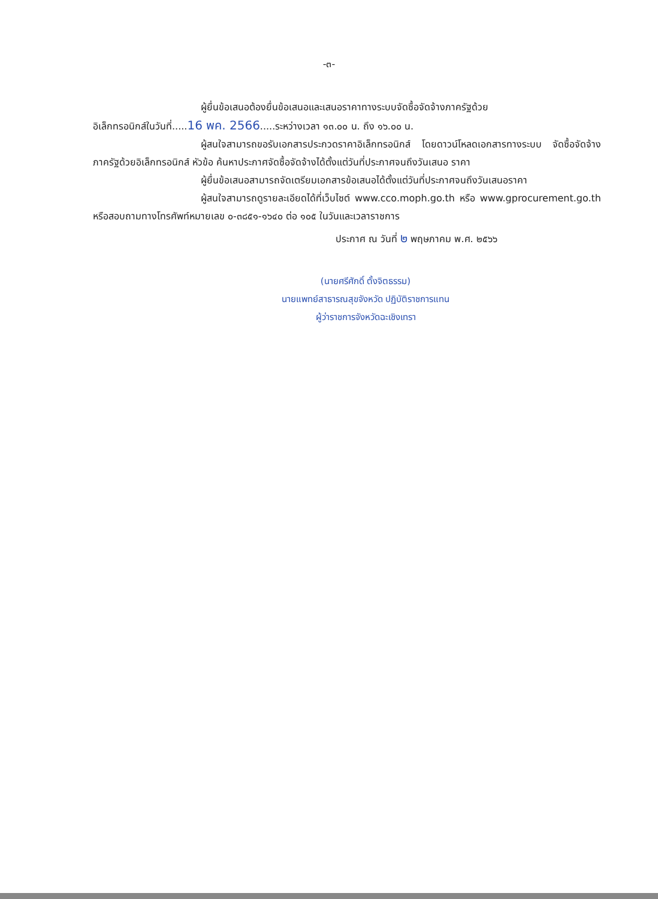-๓-
ผู้ยื่นข้อเสนอต้องยื่นข้อเสนอและเสนอราคาทางระบบจัดซื้อจัดจ้างภาครัฐด้วย
อิเล็กทรอนิกส์ในวันที่.....16 พค. 2566.....ระหว่างเวลา ๑๓.๐๐ น. ถึง ๑๖.๐๐ น.
ผู้สนใจสามารถขอรับเอกสารประกวดราคาอิเล็กทรอนิกส์ โดยดาวน์โหลดเอกสารทางระบบ จัดซื้อจัดจ้างภาครัฐด้วยอิเล็กทรอนิกส์ หัวข้อ ค้นหาประกาศจัดซื้อจัดจ้างได้ตั้งแต่วันที่ประกาศจนถึงวันเสนอ ราคา
ผู้ยื่นข้อเสนอสามารถจัดเตรียมเอกสารข้อเสนอได้ตั้งแต่วันที่ประกาศจนถึงวันเสนอราคา
ผู้สนใจสามารถดูรายละเอียดได้ที่เว็บไซต์ www.cco.moph.go.th หรือ www.gprocurement.go.th หรือสอบถามทางโทรศัพท์หมายเลข ๐-๓๘๕๑-๑๖๔๐ ต่อ ๑๐๕ ในวันและเวลาราชการ
ประกาศ ณ วันที่ ๒ พฤษภาคม พ.ศ. ๒๕๖๖
(นายศรีศักดิ์ ตั้งจิตธรรม)
นายแพทย์สาธารณสุขจังหวัด ปฏิบัติราชการแทน
ผู้ว่าราชการจังหวัดฉะเชิงเทรา